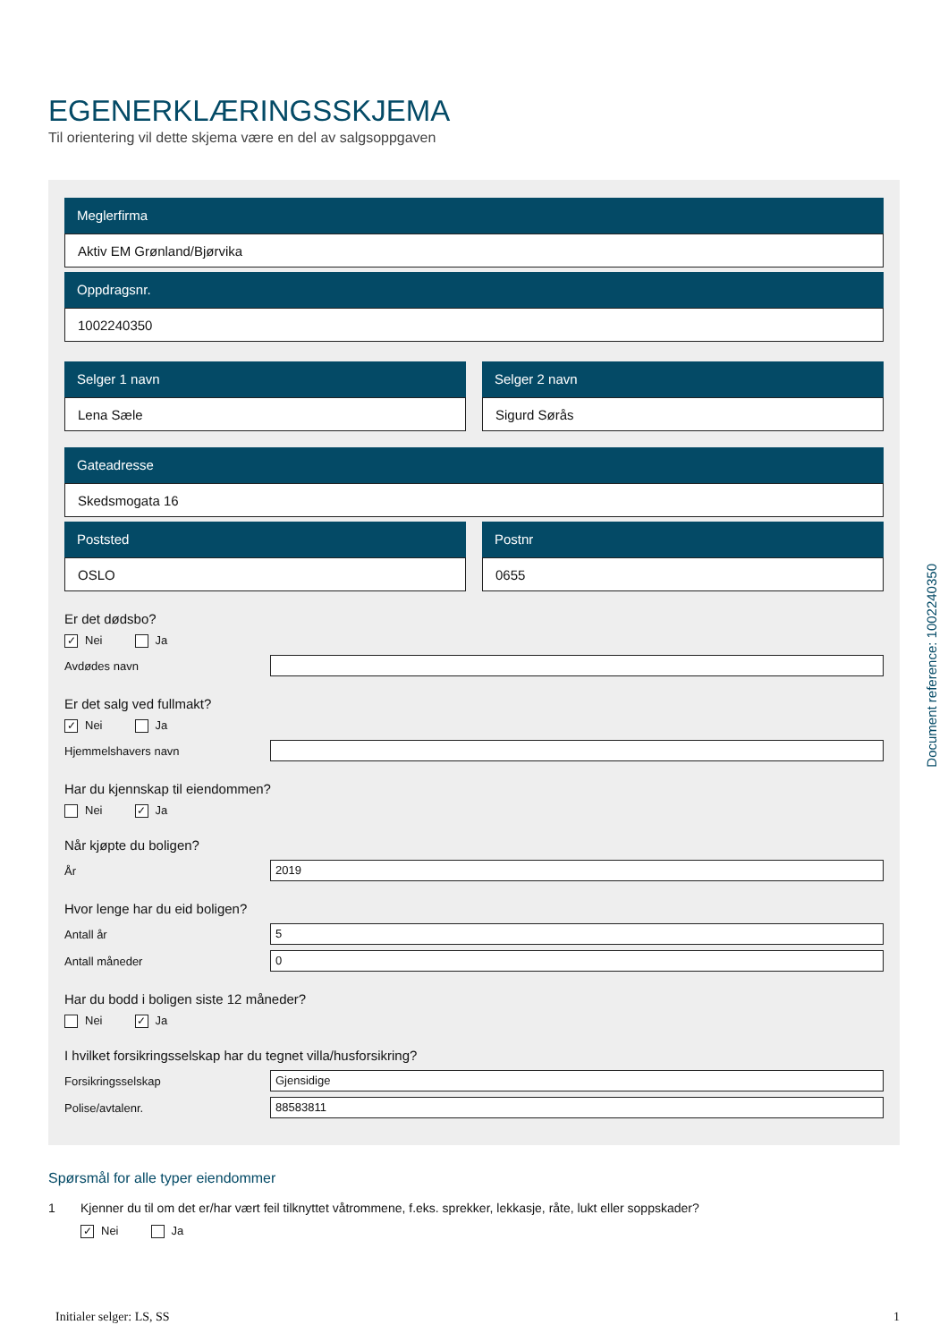EGENERKLÆRINGSSKJEMA
Til orientering vil dette skjema være en del av salgsoppgaven
Meglerfirma
Aktiv EM Grønland/Bjørvika
Oppdragsnr.
1002240350
Selger 1 navn
Lena Sæle
Selger 2 navn
Sigurd Sørås
Gateadresse
Skedsmogata 16
Poststed
OSLO
Postnr
0655
Er det dødsbo?
✓ Nei Ja
Avdødes navn
Er det salg ved fullmakt?
✓ Nei Ja
Hjemmelshavers navn
Har du kjennskap til eiendommen?
Nei ✓ Ja
Når kjøpte du boligen?
År
2019
Hvor lenge har du eid boligen?
Antall år
5
Antall måneder
0
Har du bodd i boligen siste 12 måneder?
Nei ✓ Ja
I hvilket forsikringsselskap har du tegnet villa/husforsikring?
Forsikringsselskap
Gjensidige
Polise/avtalenr.
88583811
Spørsmål for alle typer eiendommer
1 Kjenner du til om det er/har vært feil tilknyttet våtrommene, f.eks. sprekker, lekkasje, råte, lukt eller soppskader?
✓ Nei Ja
Initialer selger: LS, SS 1
Document reference: 1002240350